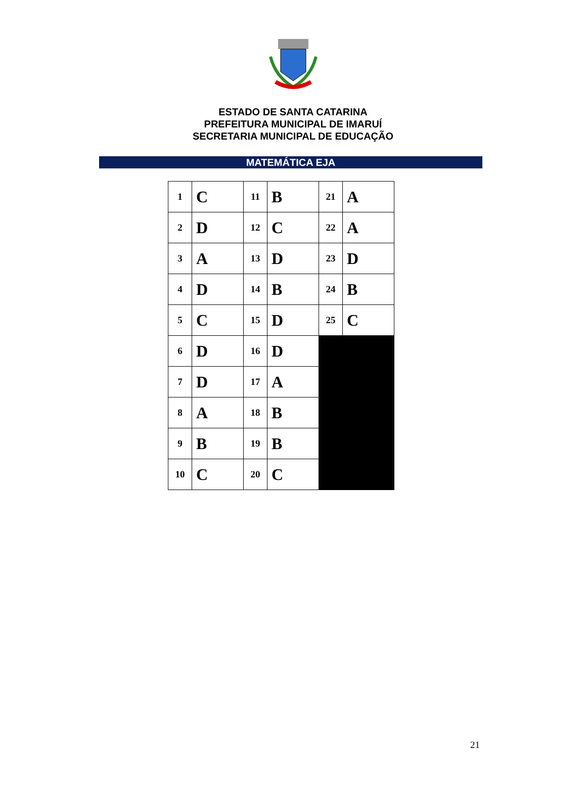ESTADO DE SANTA CATARINA
PREFEITURA MUNICIPAL DE IMARUÍ
SECRETARIA MUNICIPAL DE EDUCAÇÃO
MATEMÁTICA EJA
| 1 | C | 11 | B | 21 | A |
| 2 | D | 12 | C | 22 | A |
| 3 | A | 13 | D | 23 | D |
| 4 | D | 14 | B | 24 | B |
| 5 | C | 15 | D | 25 | C |
| 6 | D | 16 | D | | |
| 7 | D | 17 | A | | |
| 8 | A | 18 | B | | |
| 9 | B | 19 | B | | |
| 10 | C | 20 | C | | |
21